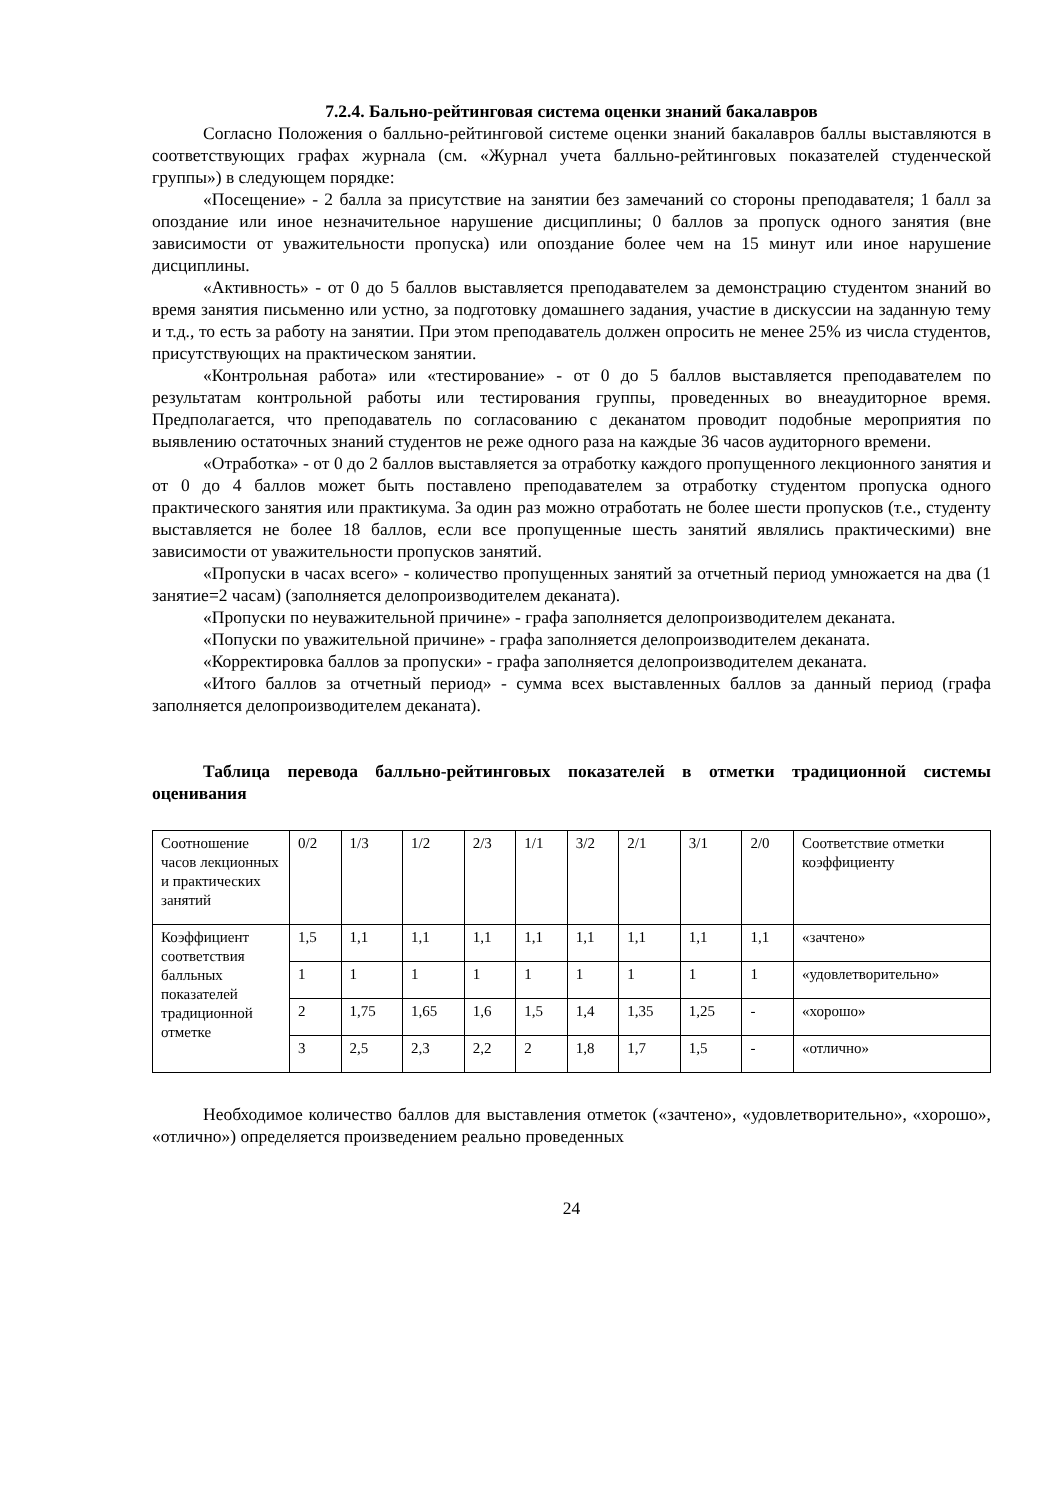7.2.4. Бально-рейтинговая система оценки знаний бакалавров
Согласно Положения о балльно-рейтинговой системе оценки знаний бакалавров баллы выставляются в соответствующих графах журнала (см. «Журнал учета балльно-рейтинговых показателей студенческой группы») в следующем порядке:
«Посещение» - 2 балла за присутствие на занятии без замечаний со стороны преподавателя; 1 балл за опоздание или иное незначительное нарушение дисциплины; 0 баллов за пропуск одного занятия (вне зависимости от уважительности пропуска) или опоздание более чем на 15 минут или иное нарушение дисциплины.
«Активность» - от 0 до 5 баллов выставляется преподавателем за демонстрацию студентом знаний во время занятия письменно или устно, за подготовку домашнего задания, участие в дискуссии на заданную тему и т.д., то есть за работу на занятии. При этом преподаватель должен опросить не менее 25% из числа студентов, присутствующих на практическом занятии.
«Контрольная работа» или «тестирование» - от 0 до 5 баллов выставляется преподавателем по результатам контрольной работы или тестирования группы, проведенных во внеаудиторное время. Предполагается, что преподаватель по согласованию с деканатом проводит подобные мероприятия по выявлению остаточных знаний студентов не реже одного раза на каждые 36 часов аудиторного времени.
«Отработка» - от 0 до 2 баллов выставляется за отработку каждого пропущенного лекционного занятия и от 0 до 4 баллов может быть поставлено преподавателем за отработку студентом пропуска одного практического занятия или практикума. За один раз можно отработать не более шести пропусков (т.е., студенту выставляется не более 18 баллов, если все пропущенные шесть занятий являлись практическими) вне зависимости от уважительности пропусков занятий.
«Пропуски в часах всего» - количество пропущенных занятий за отчетный период умножается на два (1 занятие=2 часам) (заполняется делопроизводителем деканата).
«Пропуски по неуважительной причине» - графа заполняется делопроизводителем деканата.
«Попуски по уважительной причине» - графа заполняется делопроизводителем деканата.
«Корректировка баллов за пропуски» - графа заполняется делопроизводителем деканата.
«Итого баллов за отчетный период» - сумма всех выставленных баллов за данный период (графа заполняется делопроизводителем деканата).
Таблица перевода балльно-рейтинговых показателей в отметки традиционной системы оценивания
| Соотношение часов лекционных и практических занятий | 0/2 | 1/3 | 1/2 | 2/3 | 1/1 | 3/2 | 2/1 | 3/1 | 2/0 | Соответствие отметки коэффициенту |
| Коэффициент соответствия балльных показателей традиционной отметке | 1,5 | 1,1 | 1,1 | 1,1 | 1,1 | 1,1 | 1,1 | 1,1 | 1,1 | «зачтено» |
| | 1 | 1 | 1 | 1 | 1 | 1 | 1 | 1 | 1 | «удовлетворительно» |
| | 2 | 1,75 | 1,65 | 1,6 | 1,5 | 1,4 | 1,35 | 1,25 | - | «хорошо» |
| | 3 | 2,5 | 2,3 | 2,2 | 2 | 1,8 | 1,7 | 1,5 | - | «отлично» |
Необходимое количество баллов для выставления отметок («зачтено», «удовлетворительно», «хорошо», «отлично») определяется произведением реально проведенных
24